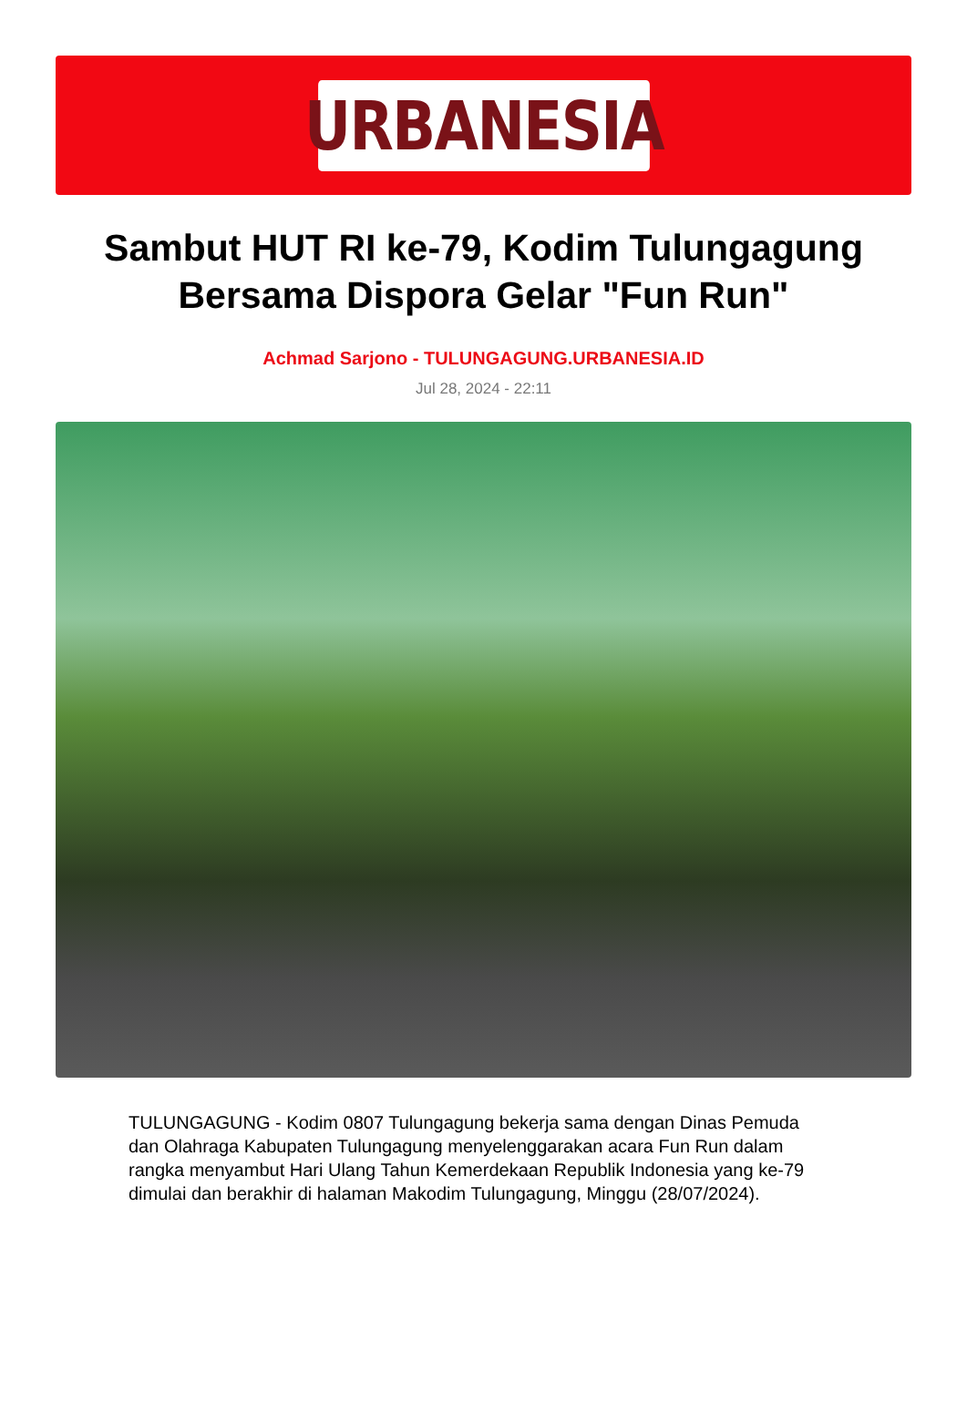URBANESIA
Sambut HUT RI ke-79, Kodim Tulungagung Bersama Dispora Gelar "Fun Run"
Achmad Sarjono - TULUNGAGUNG.URBANESIA.ID
Jul 28, 2024 - 22:11
TULUNGAGUNG - Kodim 0807 Tulungagung bekerja sama dengan Dinas Pemuda dan Olahraga Kabupaten Tulungagung menyelenggarakan acara Fun Run dalam rangka menyambut Hari Ulang Tahun Kemerdekaan Republik Indonesia yang ke-79 dimulai dan berakhir di halaman Makodim Tulungagung, Minggu (28/07/2024).